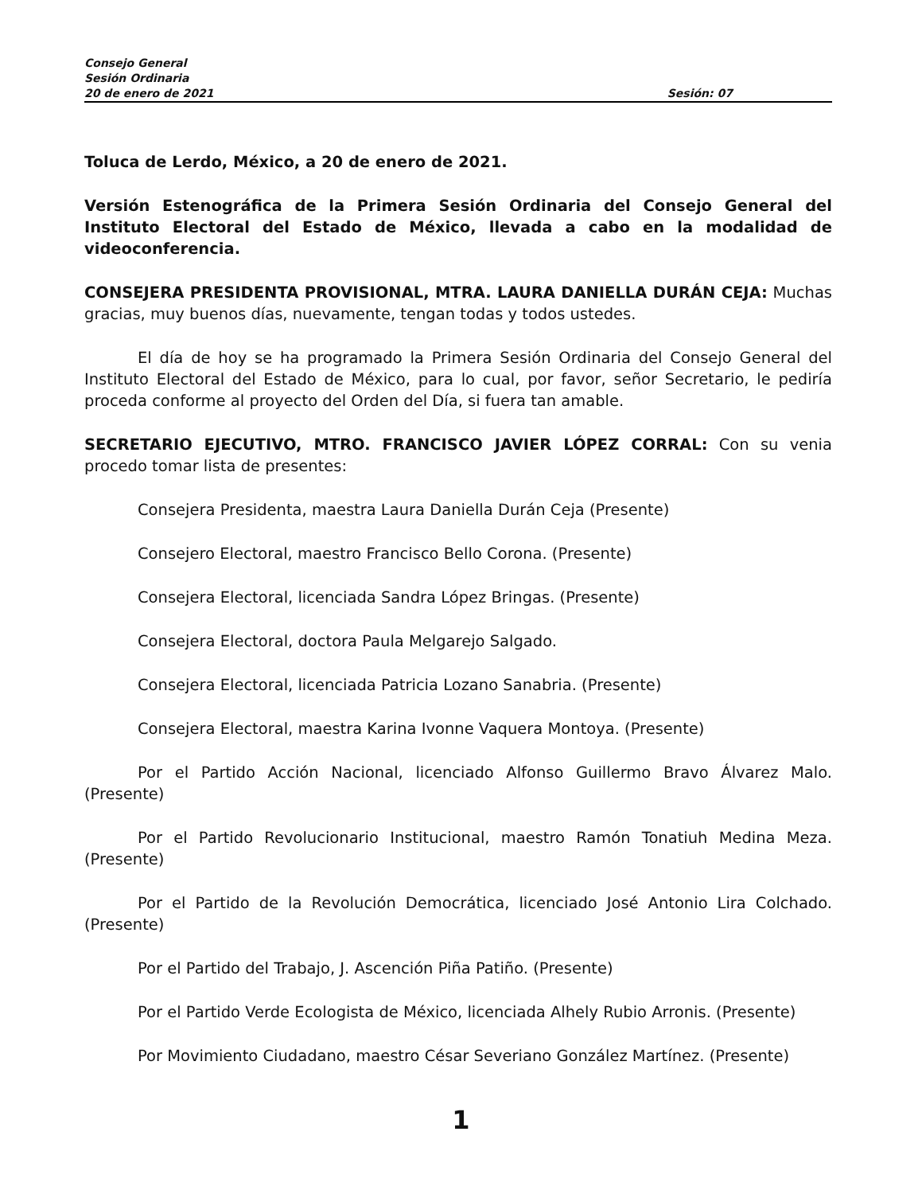Consejo General
Sesión Ordinaria
20 de enero de 2021 Sesión: 07
Toluca de Lerdo, México, a 20 de enero de 2021.
Versión Estenográfica de la Primera Sesión Ordinaria del Consejo General del Instituto Electoral del Estado de México, llevada a cabo en la modalidad de videoconferencia.
CONSEJERA PRESIDENTA PROVISIONAL, MTRA. LAURA DANIELLA DURÁN CEJA: Muchas gracias, muy buenos días, nuevamente, tengan todas y todos ustedes.
El día de hoy se ha programado la Primera Sesión Ordinaria del Consejo General del Instituto Electoral del Estado de México, para lo cual, por favor, señor Secretario, le pediría proceda conforme al proyecto del Orden del Día, si fuera tan amable.
SECRETARIO EJECUTIVO, MTRO. FRANCISCO JAVIER LÓPEZ CORRAL: Con su venia procedo tomar lista de presentes:
Consejera Presidenta, maestra Laura Daniella Durán Ceja (Presente)
Consejero Electoral, maestro Francisco Bello Corona. (Presente)
Consejera Electoral, licenciada Sandra López Bringas. (Presente)
Consejera Electoral, doctora Paula Melgarejo Salgado.
Consejera Electoral, licenciada Patricia Lozano Sanabria. (Presente)
Consejera Electoral, maestra Karina Ivonne Vaquera Montoya. (Presente)
Por el Partido Acción Nacional, licenciado Alfonso Guillermo Bravo Álvarez Malo. (Presente)
Por el Partido Revolucionario Institucional, maestro Ramón Tonatiuh Medina Meza. (Presente)
Por el Partido de la Revolución Democrática, licenciado José Antonio Lira Colchado. (Presente)
Por el Partido del Trabajo, J. Ascención Piña Patiño. (Presente)
Por el Partido Verde Ecologista de México, licenciada Alhely Rubio Arronis. (Presente)
Por Movimiento Ciudadano, maestro César Severiano González Martínez. (Presente)
1